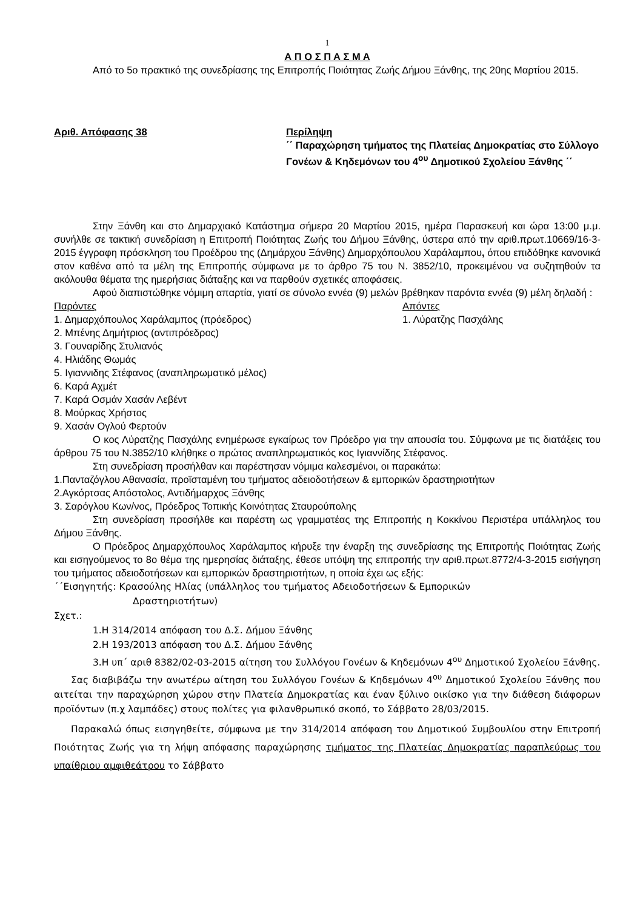1
Α Π Ο Σ Π Α Σ Μ Α
Από το 5ο πρακτικό της συνεδρίασης της Επιτροπής Ποιότητας Ζωής Δήμου Ξάνθης, της 20ης Μαρτίου 2015.
Αριθ. Απόφασης 38 Περίληψη
΄΄ Παραχώρηση τμήματος της Πλατείας Δημοκρατίας στο Σύλλογο Γονέων & Κηδεμόνων του 4<sup>ου</sup> Δημοτικού Σχολείου Ξάνθης ΄΄
Στην Ξάνθη και στο Δημαρχιακό Κατάστημα σήμερα 20 Μαρτίου 2015, ημέρα Παρασκευή και ώρα 13:00 μ.μ. συνήλθε σε τακτική συνεδρίαση η Επιτροπή Ποιότητας Ζωής του Δήμου Ξάνθης, ύστερα από την αριθ.πρωτ.10669/16-3-2015 έγγραφη πρόσκληση του Προέδρου της (Δημάρχου Ξάνθης) Δημαρχόπουλου Χαράλαμπου, όπου επιδόθηκε κανονικά στον καθένα από τα μέλη της Επιτροπής σύμφωνα με το άρθρο 75 του Ν. 3852/10, προκειμένου να συζητηθούν τα ακόλουθα θέματα της ημερήσιας διάταξης και να παρθούν σχετικές αποφάσεις.
Αφού διαπιστώθηκε νόμιμη απαρτία, γιατί σε σύνολο εννέα (9) μελών βρέθηκαν παρόντα εννέα (9) μέλη δηλαδή :
Παρόντες
1. Δημαρχόπουλος Χαράλαμπος (πρόεδρος)
2. Μπένης Δημήτριος (αντιπρόεδρος)
3. Γουναρίδης Στυλιανός
4. Ηλιάδης Θωμάς
5. Ιγιαννιδης Στέφανος (αναπληρωματικό μέλος)
6. Καρά Αχμέτ
7. Καρά Οσμάν Χασάν Λεβέντ
8. Μούρκας Χρήστος
9. Χασάν Ογλού Φερτούν
Απόντες
1. Λύρατζης Πασχάλης
Ο κος Λύρατζης Πασχάλης ενημέρωσε εγκαίρως τον Πρόεδρο για την απουσία του. Σύμφωνα με τις διατάξεις του άρθρου 75 του Ν.3852/10 κλήθηκε ο πρώτος αναπληρωματικός κος Ιγιαννίδης Στέφανος.
Στη συνεδρίαση προσήλθαν και παρέστησαν νόμιμα καλεσμένοι, οι παρακάτω:
1.Πανταζόγλου Αθανασία, προϊσταμένη του τμήματος αδειοδοτήσεων & εμπορικών δραστηριοτήτων
2.Αγκόρτσας Απόστολος, Αντιδήμαρχος Ξάνθης
3. Σαρόγλου Κων/νος, Πρόεδρος Τοπικής Κοινότητας Σταυρούπολης
Στη συνεδρίαση προσήλθε και παρέστη ως γραμματέας της Επιτροπής η Κοκκίνου Περιστέρα υπάλληλος του Δήμου Ξάνθης.
Ο Πρόεδρος Δημαρχόπουλος Χαράλαμπος κήρυξε την έναρξη της συνεδρίασης της Επιτροπής Ποιότητας Ζωής και εισηγούμενος το 8ο θέμα της ημερησίας διάταξης, έθεσε υπόψη της επιτροπής την αριθ.πρωτ.8772/4-3-2015 εισήγηση του τμήματος αδειοδοτήσεων και εμπορικών δραστηριοτήτων, η οποία έχει ως εξής:
΄΄Εισηγητής: Κρασούλης Ηλίας (υπάλληλος του τμήματος Αδειοδοτήσεων & Εμπορικών
Δραστηριοτήτων)
Σχετ.:
1.Η 314/2014 απόφαση του Δ.Σ. Δήμου Ξάνθης
2.Η 193/2013 απόφαση του Δ.Σ. Δήμου Ξάνθης
3.Η υπ΄ αριθ 8382/02-03-2015 αίτηση του Συλλόγου Γονέων & Κηδεμόνων 4<sup>ου</sup> Δημοτικού Σχολείου Ξάνθης.
Σας διαβιβάζω την ανωτέρω αίτηση του Συλλόγου Γονέων & Κηδεμόνων 4<sup>ου</sup> Δημοτικού Σχολείου Ξάνθης που αιτείται την παραχώρηση χώρου στην Πλατεία Δημοκρατίας και έναν ξύλινο οικίσκο για την διάθεση διάφορων προϊόντων (π.χ λαμπάδες) στους πολίτες για φιλανθρωπικό σκοπό, το Σάββατο 28/03/2015.
Παρακαλώ όπως εισηγηθείτε, σύμφωνα με την 314/2014 απόφαση του Δημοτικού Συμβουλίου στην Επιτροπή Ποιότητας Ζωής για τη λήψη απόφασης παραχώρησης τμήματος της Πλατείας Δημοκρατίας παραπλεύρως του υπαίθριου αμφιθεάτρου το Σάββατο